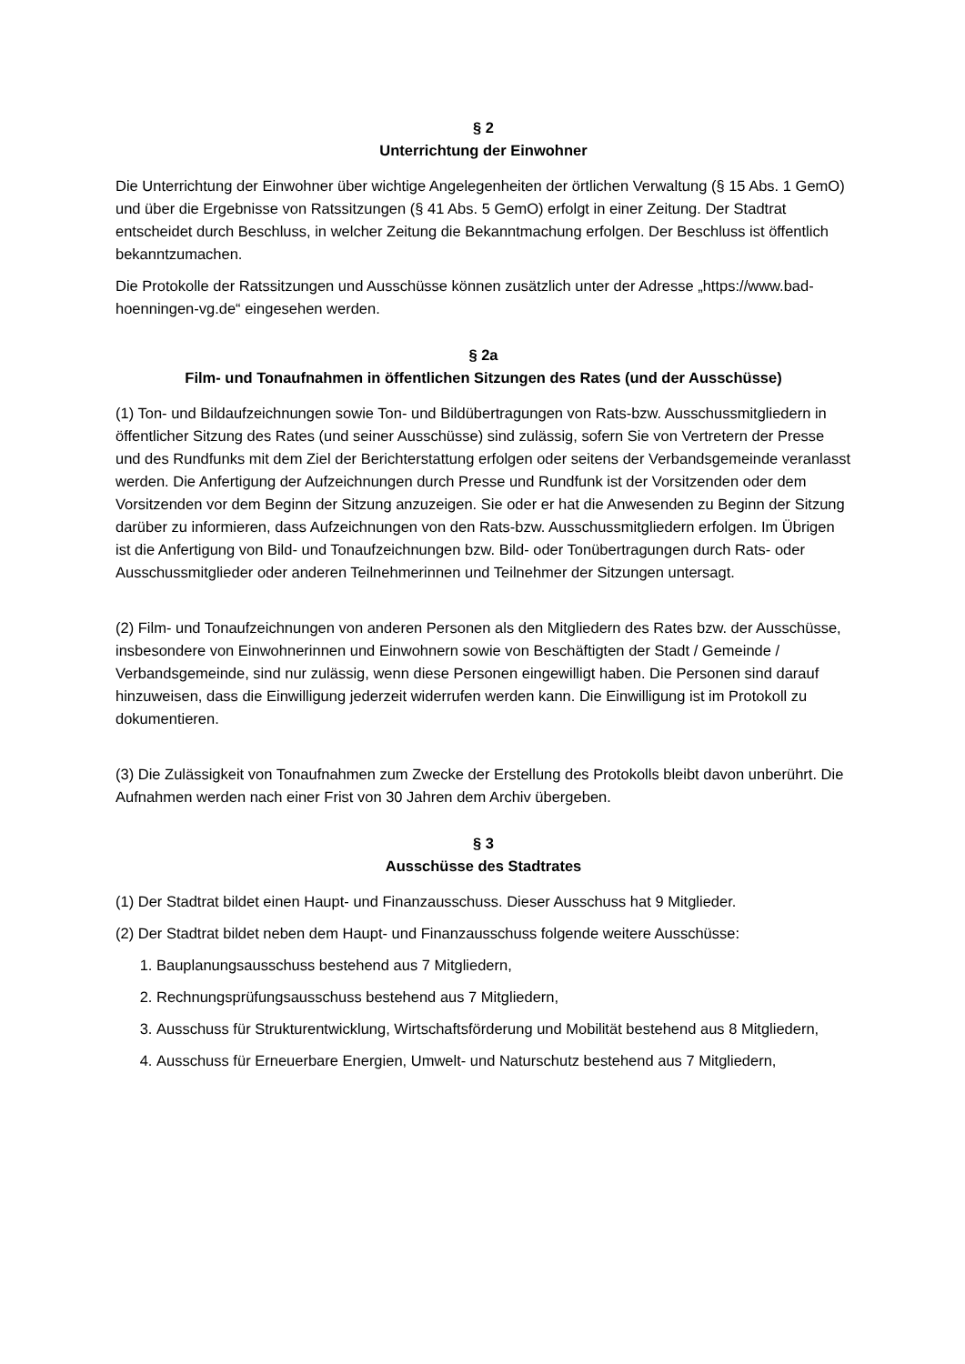§ 2
Unterrichtung der Einwohner
Die Unterrichtung der Einwohner über wichtige Angelegenheiten der örtlichen Verwaltung (§ 15 Abs. 1 GemO) und über die Ergebnisse von Ratssitzungen (§ 41 Abs. 5 GemO) erfolgt in einer Zeitung. Der Stadtrat entscheidet durch Beschluss, in welcher Zeitung die Bekanntmachung erfolgen. Der Beschluss ist öffentlich bekanntzumachen.
Die Protokolle der Ratssitzungen und Ausschüsse können zusätzlich unter der Adresse „https://www.bad-hoenningen-vg.de“ eingesehen werden.
§ 2a
Film- und Tonaufnahmen in öffentlichen Sitzungen des Rates (und der Ausschüsse)
(1) Ton- und Bildaufzeichnungen sowie Ton- und Bildübertragungen von Rats-bzw. Ausschussmitgliedern in öffentlicher Sitzung des Rates (und seiner Ausschüsse) sind zulässig, sofern Sie von Vertretern der Presse und des Rundfunks mit dem Ziel der Berichterstattung erfolgen oder seitens der Verbandsgemeinde veranlasst werden. Die Anfertigung der Aufzeichnungen durch Presse und Rundfunk ist der Vorsitzenden oder dem Vorsitzenden vor dem Beginn der Sitzung anzuzeigen. Sie oder er hat die Anwesenden zu Beginn der Sitzung darüber zu informieren, dass Aufzeichnungen von den Rats-bzw. Ausschussmitgliedern erfolgen. Im Übrigen ist die Anfertigung von Bild- und Tonaufzeichnungen bzw. Bild- oder Tonübertragungen durch Rats- oder Ausschussmitglieder oder anderen Teilnehmerinnen und Teilnehmer der Sitzungen untersagt.
(2) Film- und Tonaufzeichnungen von anderen Personen als den Mitgliedern des Rates bzw. der Ausschüsse, insbesondere von Einwohnerinnen und Einwohnern sowie von Beschäftigten der Stadt / Gemeinde / Verbandsgemeinde, sind nur zulässig, wenn diese Personen eingewilligt haben. Die Personen sind darauf hinzuweisen, dass die Einwilligung jederzeit widerrufen werden kann. Die Einwilligung ist im Protokoll zu dokumentieren.
(3) Die Zulässigkeit von Tonaufnahmen zum Zwecke der Erstellung des Protokolls bleibt davon unberührt. Die Aufnahmen werden nach einer Frist von 30 Jahren dem Archiv übergeben.
§ 3
Ausschüsse des Stadtrates
(1) Der Stadtrat bildet einen Haupt- und Finanzausschuss. Dieser Ausschuss hat 9 Mitglieder.
(2) Der Stadtrat bildet neben dem Haupt- und Finanzausschuss folgende weitere Ausschüsse:
1. Bauplanungsausschuss bestehend aus 7 Mitgliedern,
2. Rechnungsprüfungsausschuss bestehend aus 7 Mitgliedern,
3. Ausschuss für Strukturentwicklung, Wirtschaftsförderung und Mobilität bestehend aus 8 Mitgliedern,
4. Ausschuss für Erneuerbare Energien, Umwelt- und Naturschutz bestehend aus 7 Mitgliedern,